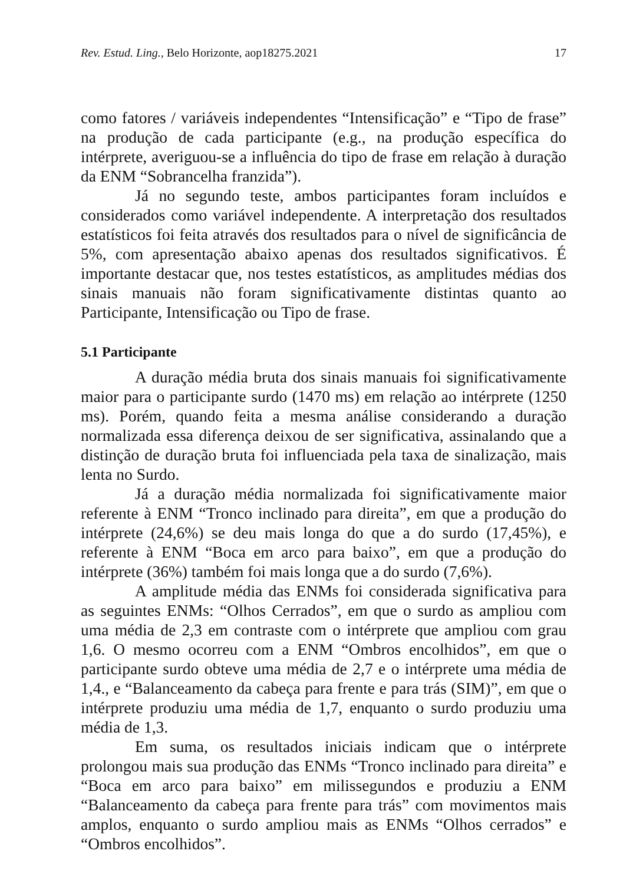Rev. Estud. Ling., Belo Horizonte, aop18275.2021 17
como fatores / variáveis independentes “Intensificação” e “Tipo de frase” na produção de cada participante (e.g., na produção específica do intérprete, averiguou-se a influência do tipo de frase em relação à duração da ENM “Sobrancelha franzida”).
Já no segundo teste, ambos participantes foram incluídos e considerados como variável independente. A interpretação dos resultados estatísticos foi feita através dos resultados para o nível de significância de 5%, com apresentação abaixo apenas dos resultados significativos. É importante destacar que, nos testes estatísticos, as amplitudes médias dos sinais manuais não foram significativamente distintas quanto ao Participante, Intensificação ou Tipo de frase.
5.1 Participante
A duração média bruta dos sinais manuais foi significativamente maior para o participante surdo (1470 ms) em relação ao intérprete (1250 ms). Porém, quando feita a mesma análise considerando a duração normalizada essa diferença deixou de ser significativa, assinalando que a distinção de duração bruta foi influenciada pela taxa de sinalização, mais lenta no Surdo.
Já a duração média normalizada foi significativamente maior referente à ENM “Tronco inclinado para direita”, em que a produção do intérprete (24,6%) se deu mais longa do que a do surdo (17,45%), e referente à ENM “Boca em arco para baixo”, em que a produção do intérprete (36%) também foi mais longa que a do surdo (7,6%).
A amplitude média das ENMs foi considerada significativa para as seguintes ENMs: “Olhos Cerrados”, em que o surdo as ampliou com uma média de 2,3 em contraste com o intérprete que ampliou com grau 1,6. O mesmo ocorreu com a ENM “Ombros encolhidos”, em que o participante surdo obteve uma média de 2,7 e o intérprete uma média de 1,4., e “Balanceamento da cabeça para frente e para trás (SIM)”, em que o intérprete produziu uma média de 1,7, enquanto o surdo produziu uma média de 1,3.
Em suma, os resultados iniciais indicam que o intérprete prolongou mais sua produção das ENMs “Tronco inclinado para direita” e “Boca em arco para baixo” em milissegundos e produziu a ENM “Balanceamento da cabeça para frente para trás” com movimentos mais amplos, enquanto o surdo ampliou mais as ENMs “Olhos cerrados” e “Ombros encolhidos”.